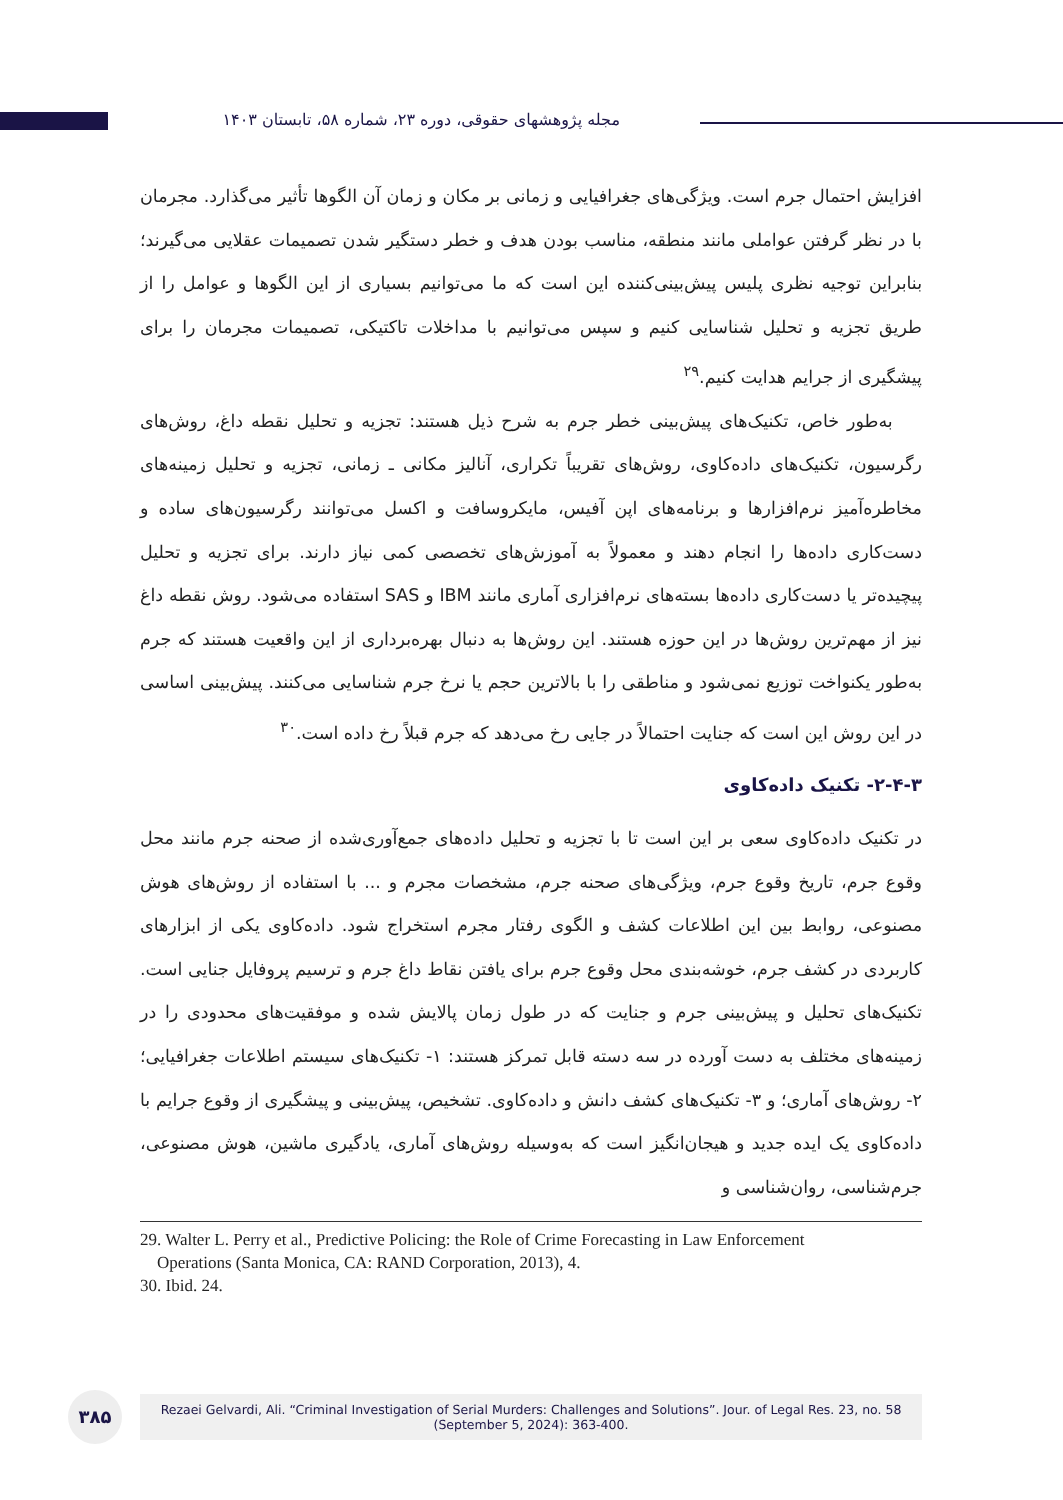مجله پژوهشهای حقوقی، دوره ۲۳، شماره ۵۸، تابستان ۱۴۰۳
افزایش احتمال جرم است. ویژگی‌های جغرافیایی و زمانی بر مکان و زمان آن الگوها تأثیر می‌گذارد. مجرمان با در نظر گرفتن عواملی مانند منطقه، مناسب بودن هدف و خطر دستگیر شدن تصمیمات عقلایی می‌گیرند؛ بنابراین توجیه نظری پلیس پیش‌بینی‌کننده این است که ما می‌توانیم بسیاری از این الگوها و عوامل را از طریق تجزیه و تحلیل شناسایی کنیم و سپس می‌توانیم با مداخلات تاکتیکی، تصمیمات مجرمان را برای پیشگیری از جرایم هدایت کنیم.<sup>۲۹</sup>
به‌طور خاص، تکنیک‌های پیش‌بینی خطر جرم به شرح ذیل هستند: تجزیه و تحلیل نقطه داغ، روش‌های رگرسیون، تکنیک‌های داده‌کاوی، روش‌های تقریباً تکراری، آنالیز مکانی ـ زمانی، تجزیه و تحلیل زمینه‌های مخاطره‌آمیز نرم‌افزارها و برنامه‌های اپن آفیس، مایکروسافت و اکسل می‌توانند رگرسیون‌های ساده و دست‌کاری داده‌ها را انجام دهند و معمولاً به آموزش‌های تخصصی کمی نیاز دارند. برای تجزیه و تحلیل پیچیده‌تر یا دست‌کاری داده‌ها بسته‌های نرم‌افزاری آماری مانند IBM و SAS استفاده می‌شود. روش نقطه داغ نیز از مهم‌ترین روش‌ها در این حوزه هستند. این روش‌ها به دنبال بهره‌برداری از این واقعیت هستند که جرم به‌طور یکنواخت توزیع نمی‌شود و مناطقی را با بالاترین حجم یا نرخ جرم شناسایی می‌کنند. پیش‌بینی اساسی در این روش این است که جنایت احتمالاً در جایی رخ می‌دهد که جرم قبلاً رخ داده است.<sup>۳۰</sup>
۲-۴-۳- تکنیک داده‌کاوی
در تکنیک داده‌کاوی سعی بر این است تا با تجزیه و تحلیل داده‌های جمع‌آوری‌شده از صحنه جرم مانند محل وقوع جرم، تاریخ وقوع جرم، ویژگی‌های صحنه جرم، مشخصات مجرم و ... با استفاده از روش‌های هوش مصنوعی، روابط بین این اطلاعات کشف و الگوی رفتار مجرم استخراج شود. داده‌کاوی یکی از ابزارهای کاربردی در کشف جرم، خوشه‌بندی محل وقوع جرم برای یافتن نقاط داغ جرم و ترسیم پروفایل جنایی است. تکنیک‌های تحلیل و پیش‌بینی جرم و جنایت که در طول زمان پالایش شده و موفقیت‌های محدودی را در زمینه‌های مختلف به دست آورده در سه دسته قابل تمرکز هستند: ۱- تکنیک‌های سیستم اطلاعات جغرافیایی؛ ۲- روش‌های آماری؛ و ۳- تکنیک‌های کشف دانش و داده‌کاوی. تشخیص، پیش‌بینی و پیشگیری از وقوع جرایم با داده‌کاوی یک ایده جدید و هیجان‌انگیز است که به‌وسیله روش‌های آماری، یادگیری ماشین، هوش مصنوعی، جرم‌شناسی، روان‌شناسی و
29. Walter L. Perry et al., Predictive Policing: the Role of Crime Forecasting in Law Enforcement
Operations (Santa Monica, CA: RAND Corporation, 2013), 4.
30. Ibid. 24.
۳۸۵
Rezaei Gelvardi, Ali. “Criminal Investigation of Serial Murders: Challenges and Solutions”. Jour. of Legal Res. 23, no. 58
(September 5, 2024): 363-400.